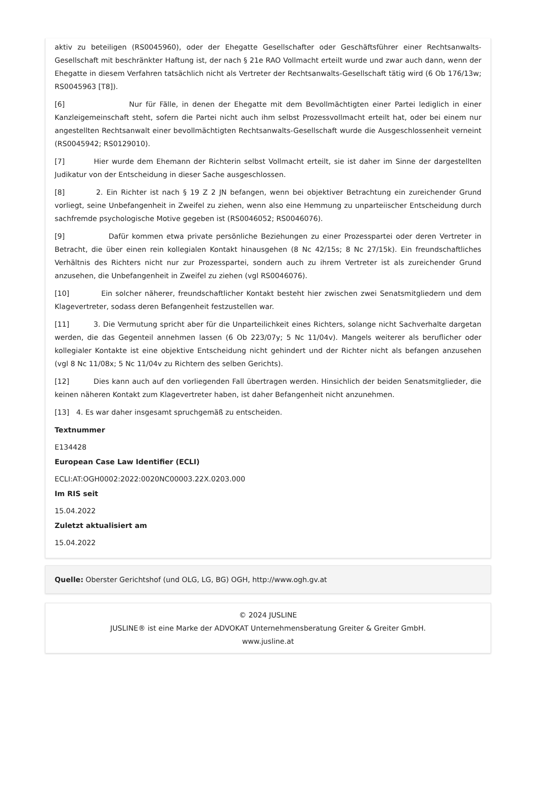aktiv zu beteiligen (RS0045960), oder der Ehegatte Gesellschafter oder Geschäftsführer einer Rechtsanwalts-Gesellschaft mit beschränkter Haftung ist, der nach § 21e RAO Vollmacht erteilt wurde und zwar auch dann, wenn der Ehegatte in diesem Verfahren tatsächlich nicht als Vertreter der Rechtsanwalts-Gesellschaft tätig wird (6 Ob 176/13w; RS0045963 [T8]).
[6] Nur für Fälle, in denen der Ehegatte mit dem Bevollmächtigten einer Partei lediglich in einer Kanzleigemeinschaft steht, sofern die Partei nicht auch ihm selbst Prozessvollmacht erteilt hat, oder bei einem nur angestellten Rechtsanwalt einer bevollmächtigten Rechtsanwalts-Gesellschaft wurde die Ausgeschlossenheit verneint (RS0045942; RS0129010).
[7] Hier wurde dem Ehemann der Richterin selbst Vollmacht erteilt, sie ist daher im Sinne der dargestellten Judikatur von der Entscheidung in dieser Sache ausgeschlossen.
[8] 2. Ein Richter ist nach § 19 Z 2 JN befangen, wenn bei objektiver Betrachtung ein zureichender Grund vorliegt, seine Unbefangenheit in Zweifel zu ziehen, wenn also eine Hemmung zu unparteiischer Entscheidung durch sachfremde psychologische Motive gegeben ist (RS0046052; RS0046076).
[9] Dafür kommen etwa private persönliche Beziehungen zu einer Prozesspartei oder deren Vertreter in Betracht, die über einen rein kollegialen Kontakt hinausgehen (8 Nc 42/15s; 8 Nc 27/15k). Ein freundschaftliches Verhältnis des Richters nicht nur zur Prozesspartei, sondern auch zu ihrem Vertreter ist als zureichender Grund anzusehen, die Unbefangenheit in Zweifel zu ziehen (vgl RS0046076).
[10] Ein solcher näherer, freundschaftlicher Kontakt besteht hier zwischen zwei Senatsmitgliedern und dem Klagevertreter, sodass deren Befangenheit festzustellen war.
[11] 3. Die Vermutung spricht aber für die Unparteilichkeit eines Richters, solange nicht Sachverhalte dargetan werden, die das Gegenteil annehmen lassen (6 Ob 223/07y; 5 Nc 11/04v). Mangels weiterer als beruflicher oder kollegialer Kontakte ist eine objektive Entscheidung nicht gehindert und der Richter nicht als befangen anzusehen (vgl 8 Nc 11/08x; 5 Nc 11/04v zu Richtern des selben Gerichts).
[12] Dies kann auch auf den vorliegenden Fall übertragen werden. Hinsichlich der beiden Senatsmitglieder, die keinen näheren Kontakt zum Klagevertreter haben, ist daher Befangenheit nicht anzunehmen.
[13] 4. Es war daher insgesamt spruchgemäß zu entscheiden.
Textnummer
E134428
European Case Law Identifier (ECLI)
ECLI:AT:OGH0002:2022:0020NC00003.22X.0203.000
Im RIS seit
15.04.2022
Zuletzt aktualisiert am
15.04.2022
Quelle: Oberster Gerichtshof (und OLG, LG, BG) OGH, http://www.ogh.gv.at
© 2024 JUSLINE
JUSLINE® ist eine Marke der ADVOKAT Unternehmensberatung Greiter & Greiter GmbH.
www.jusline.at